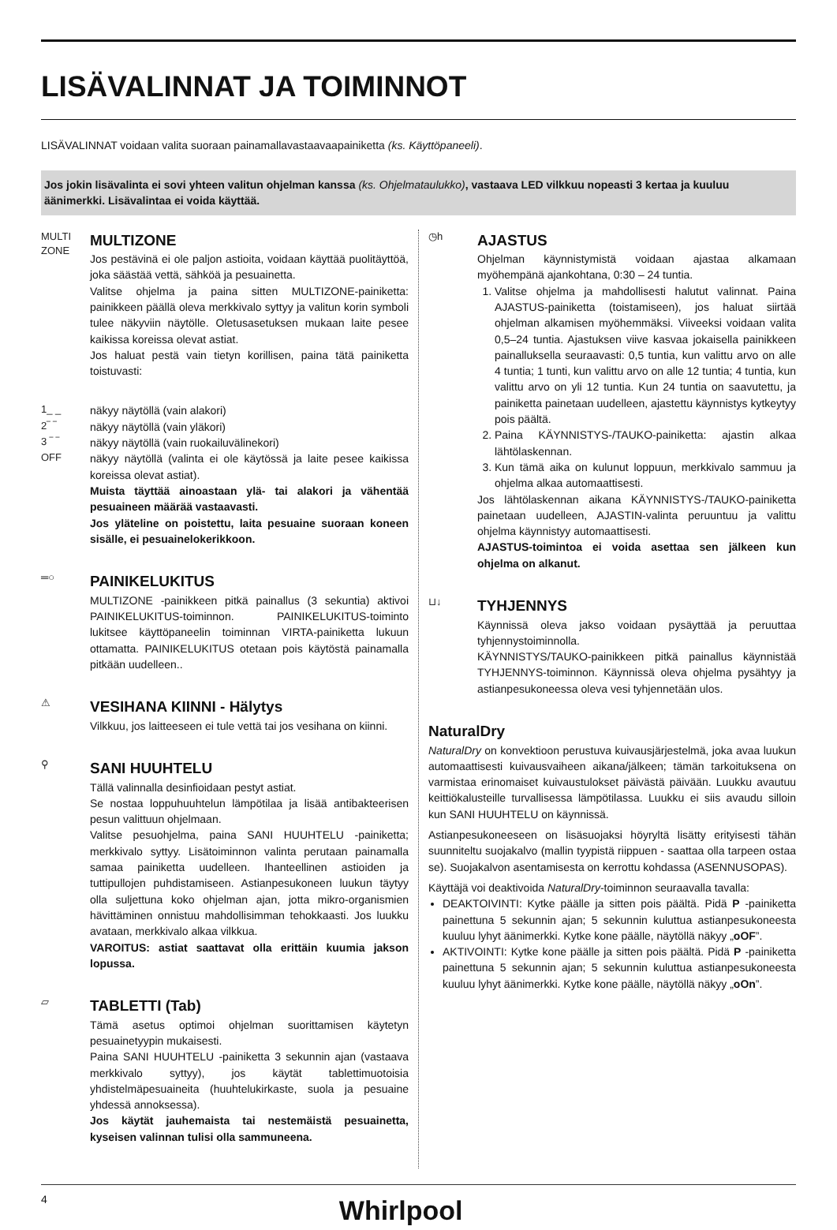LISÄVALINNAT JA TOIMINNOT
LISÄVALINNAT voidaan valita suoraan painamallavastaavaapainiketta (ks. Käyttöpaneeli).
Jos jokin lisävalinta ei sovi yhteen valitun ohjelman kanssa (ks. Ohjelmataulukko), vastaava LED vilkkuu nopeasti 3 kertaa ja kuuluu äänimerkki. Lisävalintaa ei voida käyttää.
MULTI ZONE
MULTIZONE
Jos pestävinä ei ole paljon astioita, voidaan käyttää puolitäyttöä, joka säästää vettä, sähköä ja pesuainetta.
Valitse ohjelma ja paina sitten MULTIZONE-painiketta: painikkeen päällä oleva merkkivalo syttyy ja valitun korin symboli tulee näkyviin näytölle. Oletusasetuksen mukaan laite pesee kaikissa koreissa olevat astiat.
Jos haluat pestä vain tietyn korillisen, paina tätä painiketta toistuvasti:
1_ _ näkyy näytöllä (vain alakori)
2‾ ‾ näkyy näytöllä (vain yläkori)
3 ‾ ‾ näkyy näytöllä (vain ruokailuvälinekori)
OFF näkyy näytöllä (valinta ei ole käytössä ja laite pesee kaikissa koreissa olevat astiat).
Muista täyttää ainoastaan ylä- tai alakori ja vähentää pesuaineen määrää vastaavasti.
Jos yläteline on poistettu, laita pesuaine suoraan koneen sisälle, ei pesuainelokerikkoon.
═○
PAINIKELUKITUS
MULTIZONE -painikkeen pitkä painallus (3 sekuntia) aktivoi PAINIKELUKITUS-toiminnon. PAINIKELUKITUS-toiminto lukitsee käyttöpaneelin toiminnan VIRTA-painiketta lukuun ottamatta. PAINIKELUKITUS otetaan pois käytöstä painamalla pitkään uudelleen..
⚠
VESIHANA KIINNI - Hälytys
Vilkkuu, jos laitteeseen ei tule vettä tai jos vesihana on kiinni.
⚲
SANI HUUHTELU
Tällä valinnalla desinfioidaan pestyt astiat.
Se nostaa loppuhuuhtelun lämpötilaa ja lisää antibakteerisen pesun valittuun ohjelmaan.
Valitse pesuohjelma, paina SANI HUUHTELU -painiketta; merkkivalo syttyy. Lisätoiminnon valinta perutaan painamalla samaa painiketta uudelleen. Ihanteellinen astioiden ja tuttipullojen puhdistamiseen. Astianpesukoneen luukun täytyy olla suljettuna koko ohjelman ajan, jotta mikro-organismien hävittäminen onnistuu mahdollisimman tehokkaasti. Jos luukku avataan, merkkivalo alkaa vilkkua.
VAROITUS: astiat saattavat olla erittäin kuumia jakson lopussa.
▱
TABLETTI (Tab)
Tämä asetus optimoi ohjelman suorittamisen käytetyn pesuainetyypin mukaisesti.
Paina SANI HUUHTELU -painiketta 3 sekunnin ajan (vastaava merkkivalo syttyy), jos käytät tablettimuotoisia yhdistelmäpesuaineita (huuhtelukirkaste, suola ja pesuaine yhdessä annoksessa).
Jos käytät jauhemaista tai nestemäistä pesuainetta, kyseisen valinnan tulisi olla sammuneena.
◷h
AJASTUS
Ohjelman käynnistymistä voidaan ajastaa alkamaan myöhempänä ajankohtana, 0:30 – 24 tuntia.
1. Valitse ohjelma ja mahdollisesti halutut valinnat. Paina AJASTUS-painiketta (toistamiseen), jos haluat siirtää ohjelman alkamisen myöhemmäksi. Viiveeksi voidaan valita 0,5–24 tuntia. Ajastuksen viive kasvaa jokaisella painikkeen painalluksella seuraavasti: 0,5 tuntia, kun valittu arvo on alle 4 tuntia; 1 tunti, kun valittu arvo on alle 12 tuntia; 4 tuntia, kun valittu arvo on yli 12 tuntia. Kun 24 tuntia on saavutettu, ja painiketta painetaan uudelleen, ajastettu käynnistys kytkeytyy pois päältä.
2. Paina KÄYNNISTYS-/TAUKO-painiketta: ajastin alkaa lähtölaskennan.
3. Kun tämä aika on kulunut loppuun, merkkivalo sammuu ja ohjelma alkaa automaattisesti.
Jos lähtölaskennan aikana KÄYNNISTYS-/TAUKO-painiketta painetaan uudelleen, AJASTIN-valinta peruuntuu ja valittu ohjelma käynnistyy automaattisesti.
AJASTUS-toimintoa ei voida asettaa sen jälkeen kun ohjelma on alkanut.
⊔↓
TYHJENNYS
Käynnissä oleva jakso voidaan pysäyttää ja peruuttaa tyhjennystoiminnolla.
KÄYNNISTYS/TAUKO-painikkeen pitkä painallus käynnistää TYHJENNYS-toiminnon. Käynnissä oleva ohjelma pysähtyy ja astianpesukoneessa oleva vesi tyhjennetään ulos.
NaturalDry
NaturalDry on konvektioon perustuva kuivausjärjestelmä, joka avaa luukun automaattisesti kuivausvaiheen aikana/jälkeen; tämän tarkoituksena on varmistaa erinomaiset kuivaustulokset päivästä päivään. Luukku avautuu keittiökalusteille turvallisessa lämpötilassa. Luukku ei siis avaudu silloin kun SANI HUUHTELU on käynnissä.
Astianpesukoneeseen on lisäsuojaksi höyryltä lisätty erityisesti tähän suunniteltu suojakalvo (mallin tyypistä riippuen - saattaa olla tarpeen ostaa se). Suojakalvon asentamisesta on kerrottu kohdassa (ASENNUSOPAS).
Käyttäjä voi deaktivoida NaturalDry-toiminnon seuraavalla tavalla:
DEAKTOIVINTI: Kytke päälle ja sitten pois päältä. Pidä P -painiketta painettuna 5 sekunnin ajan; 5 sekunnin kuluttua astianpesukoneesta kuuluu lyhyt äänimerkki. Kytke kone päälle, näytöllä näkyy „oOF”.
AKTIVOINTI: Kytke kone päälle ja sitten pois päältä. Pidä P -painiketta painettuna 5 sekunnin ajan; 5 sekunnin kuluttua astianpesukoneesta kuuluu lyhyt äänimerkki. Kytke kone päälle, näytöllä näkyy „oOn”.
4 Whirlpool